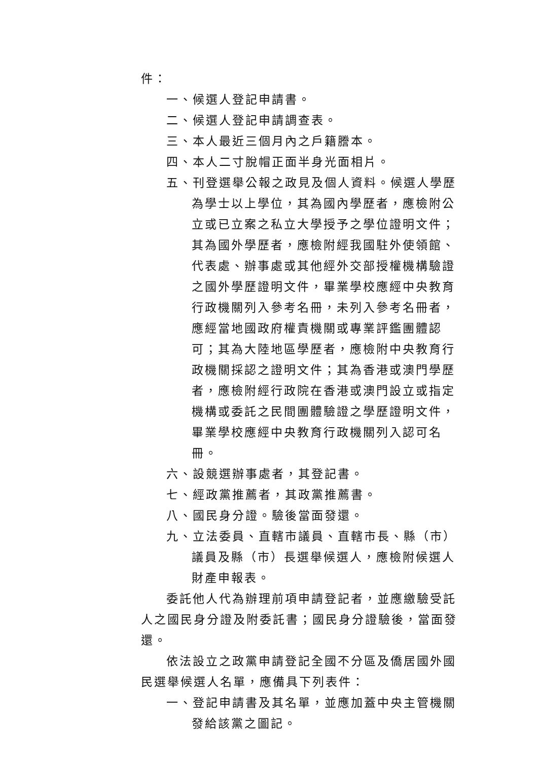件：
一、候選人登記申請書。
二、候選人登記申請調查表。
三、本人最近三個月內之戶籍謄本。
四、本人二寸脫帽正面半身光面相片。
五、刊登選舉公報之政見及個人資料。候選人學歷為學士以上學位，其為國內學歷者，應檢附公立或已立案之私立大學授予之學位證明文件；其為國外學歷者，應檢附經我國駐外使領館、代表處、辦事處或其他經外交部授權機構驗證之國外學歷證明文件，畢業學校應經中央教育行政機關列入參考名冊，未列入參考名冊者，應經當地國政府權責機關或專業評鑑團體認可；其為大陸地區學歷者，應檢附中央教育行政機關採認之證明文件；其為香港或澳門學歷者，應檢附經行政院在香港或澳門設立或指定機構或委託之民間團體驗證之學歷證明文件，畢業學校應經中央教育行政機關列入認可名冊。
六、設競選辦事處者，其登記書。
七、經政黨推薦者，其政黨推薦書。
八、國民身分證。驗後當面發還。
九、立法委員、直轄市議員、直轄市長、縣（市）議員及縣（市）長選舉候選人，應檢附候選人財產申報表。
委託他人代為辦理前項申請登記者，並應繳驗受託人之國民身分證及附委託書；國民身分證驗後，當面發還。
依法設立之政黨申請登記全國不分區及僑居國外國民選舉候選人名單，應備具下列表件：
一、登記申請書及其名單，並應加蓋中央主管機關發給該黨之圖記。